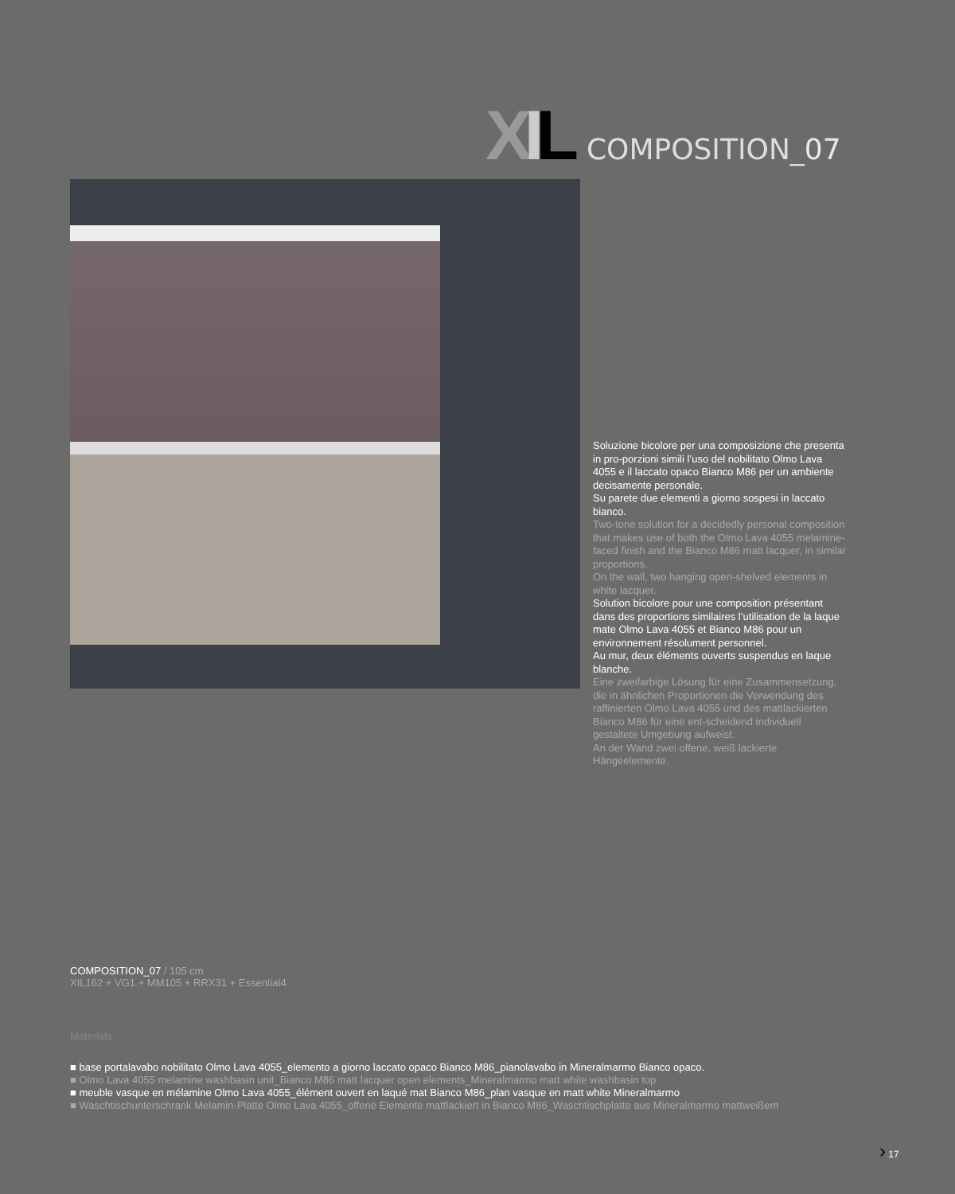XIL COMPOSITION_07
Soluzione bicolore per una composizione che presenta in pro-porzioni simili l’uso del nobilitato Olmo Lava 4055 e il laccato opaco Bianco M86 per un ambiente decisamente personale.
Su parete due elementi a giorno sospesi in laccato bianco.
Two-tone solution for a decidedly personal composition that makes use of both the Olmo Lava 4055 melamine-faced finish and the Bianco M86 matt lacquer, in similar proportions.
On the wall, two hanging open-shelved elements in white lacquer.
Solution bicolore pour une composition présentant dans des proportions similaires l’utilisation de la laque mate Olmo Lava 4055 et Bianco M86 pour un environnement résolument personnel.
Au mur, deux éléments ouverts suspendus en laque blanche.
Eine zweifarbige Lösung für eine Zusammensetzung, die in ähnlichen Proportionen die Verwendung des raffinierten Olmo Lava 4055 und des mattlackierten Bianco M86 für eine ent-scheidend individuell gestaltete Umgebung aufweist.
An der Wand zwei offene, weiß lackierte Hängeelemente.
COMPOSITION_07 / 105 cm
XIL162 + VG1 + MM105 + RRX31 + Essential4
Materials
■ base portalavabo nobilitato Olmo Lava 4055_elemento a giorno laccato opaco Bianco M86_pianolavabo in Mineralmarmo Bianco opaco.
■ Olmo Lava 4055 melamine washbasin unit_Bianco M86 matt lacquer open elements_Mineralmarmo matt white washbasin top
■ meuble vasque en mélamine Olmo Lava 4055_élément ouvert en laqué mat Bianco M86_plan vasque en matt white Mineralmarmo
■ Waschtischunterschrank Melamin-Platte Olmo Lava 4055_offene Elemente mattlackiert in Bianco M86_Waschtischplatte aus Mineralmarmo mattweißem
› 17